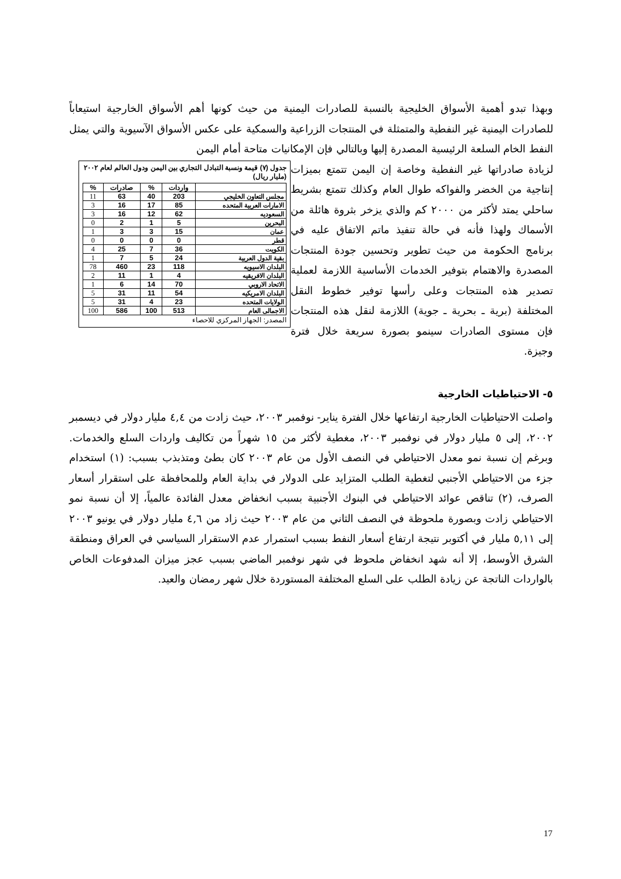وبهذا تبدو أهمية الأسواق الخليجية بالنسبة للصادرات اليمنية من حيث كونها أهم الأسواق الخارجية استيعاباً للصادرات اليمنية غير النفطية والمتمثلة في المنتجات الزراعية والسمكية على عكس الأسواق الآسيوية والتي يمثل النفط الخام السلعة الرئيسية المصدرة إليها وبالتالي فإن الإمكانيات متاحة أمام اليمن
جدول (٧) قيمة ونسبة التبادل التجاري بين اليمن ودول العالم لعام ٢٠٠٢ (مليار ريال)
| | واردات | % | صادرات | % |
| --- | --- | --- | --- | --- |
| مجلس التعاون الخليجي | 203 | 40 | 63 | 11 |
| الامارات العربية المتحده | 85 | 17 | 16 | 3 |
| السعوديه | 62 | 12 | 16 | 3 |
| البحرين | 5 | 1 | 2 | 0 |
| عمان | 15 | 3 | 3 | 1 |
| قطر | 0 | 0 | 0 | 0 |
| الكويت | 36 | 7 | 25 | 4 |
| بقية الدول العربية | 24 | 5 | 7 | 1 |
| البلدان الاسيويه | 118 | 23 | 460 | 78 |
| البلدان الافريقيه | 4 | 1 | 11 | 2 |
| الاتحاد الاروبي | 70 | 14 | 6 | 1 |
| البلدان الامريكيه | 54 | 11 | 31 | 5 |
| الولايات المتحده | 23 | 4 | 31 | 5 |
| الاجمالى العام | 513 | 100 | 586 | 100 |
المصدر: الجهاز المركزي للاحصاء
لزيادة صادراتها غير النفطية وخاصة إن اليمن تتمتع بميزات إنتاجية من الخضر والفواكه طوال العام وكذلك تتمتع بشريط ساحلي يمتد لأكثر من ٢٠٠٠ كم والذي يزخر بثروة هائلة من الأسماك ولهذا فأنه في حالة تنفيذ ماتم الاتفاق عليه في برنامج الحكومة من حيث تطوير وتحسين جودة المنتجات المصدرة والاهتمام بتوفير الخدمات الأساسية اللازمة لعملية تصدير هذه المنتجات وعلى رأسها توفير خطوط النقل المختلفة (برية ـ بحرية ـ جوية) اللازمة لنقل هذه المنتجات فإن مستوى الصادرات سينمو بصورة سريعة خلال فترة وجيزة.
٥- الاحتياطيات الخارجية
واصلت الاحتياطيات الخارجية ارتفاعها خلال الفترة يناير- نوفمبر ٢٠٠٣، حيث زادت من ٤,٤ مليار دولار في ديسمبر ٢٠٠٢، إلى ٥ مليار دولار في نوفمبر ٢٠٠٣، مغطية لأكثر من ١٥ شهراً من تكاليف واردات السلع والخدمات. وبرغم إن نسبة نمو معدل الاحتياطي في النصف الأول من عام ٢٠٠٣ كان بطئ ومتذبذب بسبب: (١) استخدام جزء من الاحتياطي الأجنبي لتغطية الطلب المتزايد على الدولار في بداية العام وللمحافظة على استقرار أسعار الصرف، (٢) تناقص عوائد الاحتياطي في البنوك الأجنبية بسبب انخفاض معدل الفائدة عالمياً، إلا أن نسبة نمو الاحتياطي زادت وبصورة ملحوظة في النصف الثاني من عام ٢٠٠٣ حيث زاد من ٤,٦ مليار دولار في يونيو ٢٠٠٣ إلى ٥,١١ مليار في أكتوبر نتيجة ارتفاع أسعار النفط بسبب استمرار عدم الاستقرار السياسي في العراق ومنطقة الشرق الأوسط، إلا أنه شهد انخفاض ملحوظ في شهر نوفمبر الماضي بسبب عجز ميزان المدفوعات الخاص بالواردات الناتجة عن زيادة الطلب على السلع المختلفة المستوردة خلال شهر رمضان والعيد.
17